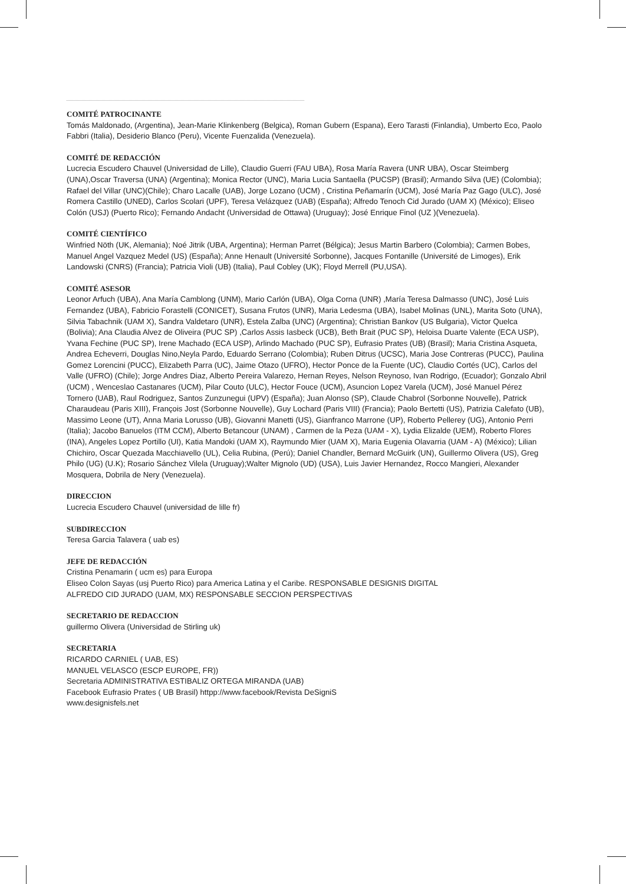COMITÉ PATROCINANTE
Tomás Maldonado, (Argentina), Jean-Marie Klinkenberg (Belgica), Roman Gubern (Espana), Eero Tarasti (Finlandia), Umberto Eco, Paolo Fabbri (Italia), Desiderio Blanco (Peru), Vicente Fuenzalida (Venezuela).
COMITÉ DE REDACCIÓN
Lucrecia Escudero Chauvel (Universidad de Lille), Claudio Guerri (FAU UBA), Rosa María Ravera (UNR UBA), Oscar Steimberg (UNA),Oscar Traversa (UNA) (Argentina); Monica Rector (UNC), Maria Lucia Santaella (PUCSP) (Brasil); Armando Silva (UE) (Colombia); Rafael del Villar (UNC)(Chile); Charo Lacalle (UAB), Jorge Lozano (UCM) , Cristina Peñamarín (UCM), José María Paz Gago (ULC), José Romera Castillo (UNED), Carlos Scolari (UPF), Teresa Velázquez (UAB) (España); Alfredo Tenoch Cid Jurado (UAM X) (México); Eliseo Colón (USJ) (Puerto Rico); Fernando Andacht (Universidad de Ottawa) (Uruguay); José Enrique Finol (UZ )(Venezuela).
COMITÉ CIENTÍFICO
Winfried Nöth (UK, Alemania); Noé Jitrik (UBA, Argentina); Herman Parret (Bélgica); Jesus Martin Barbero (Colombia); Carmen Bobes, Manuel Angel Vazquez Medel (US) (España); Anne Henault (Université Sorbonne), Jacques Fontanille (Université de Limoges), Erik Landowski (CNRS) (Francia); Patricia Violi (UB) (Italia), Paul Cobley (UK); Floyd Merrell (PU,USA).
COMITÉ ASESOR
Leonor Arfuch (UBA), Ana María Camblong (UNM), Mario Carlón (UBA), Olga Corna (UNR) ,María Teresa Dalmasso (UNC), José Luis Fernandez (UBA), Fabricio Forastelli (CONICET), Susana Frutos (UNR), Maria Ledesma (UBA), Isabel Molinas (UNL), Marita Soto (UNA), Silvia Tabachnik (UAM X), Sandra Valdetaro (UNR), Estela Zalba (UNC) (Argentina); Christian Bankov (US Bulgaria), Victor Quelca (Bolivia); Ana Claudia Alvez de Oliveira (PUC SP) ,Carlos Assis Iasbeck (UCB), Beth Brait (PUC SP), Heloisa Duarte Valente (ECA USP), Yvana Fechine (PUC SP), Irene Machado (ECA USP), Arlindo Machado (PUC SP), Eufrasio Prates (UB) (Brasil); Maria Cristina Asqueta, Andrea Echeverri, Douglas Nino,Neyla Pardo, Eduardo Serrano (Colombia); Ruben Ditrus (UCSC), Maria Jose Contreras (PUCC), Paulina Gomez Lorencini (PUCC), Elizabeth Parra (UC), Jaime Otazo (UFRO), Hector Ponce de la Fuente (UC), Claudio Cortés (UC), Carlos del Valle (UFRO) (Chile); Jorge Andres Diaz, Alberto Pereira Valarezo, Hernan Reyes, Nelson Reynoso, Ivan Rodrigo, (Ecuador); Gonzalo Abril (UCM) , Wenceslao Castanares (UCM), Pilar Couto (ULC), Hector Fouce (UCM), Asuncion Lopez Varela (UCM), José Manuel Pérez Tornero (UAB), Raul Rodriguez, Santos Zunzunegui (UPV) (España); Juan Alonso (SP), Claude Chabrol (Sorbonne Nouvelle), Patrick Charaudeau (Paris XIII), François Jost (Sorbonne Nouvelle), Guy Lochard (Paris VIII) (Francia); Paolo Bertetti (US), Patrizia Calefato (UB), Massimo Leone (UT), Anna Maria Lorusso (UB), Giovanni Manetti (US), Gianfranco Marrone (UP), Roberto Pellerey (UG), Antonio Perri (Italia); Jacobo Banuelos (ITM CCM), Alberto Betancour (UNAM) , Carmen de la Peza (UAM - X), Lydia Elizalde (UEM), Roberto Flores (INA), Angeles Lopez Portillo (UI), Katia Mandoki (UAM X), Raymundo Mier (UAM X), Maria Eugenia Olavarria (UAM - A) (México); Lilian Chichiro, Oscar Quezada Macchiavello (UL), Celia Rubina, (Perú); Daniel Chandler, Bernard McGuirk (UN), Guillermo Olivera (US), Greg Philo (UG) (U.K); Rosario Sánchez Vilela (Uruguay);Walter Mignolo (UD) (USA), Luis Javier Hernandez, Rocco Mangieri, Alexander Mosquera, Dobrila de Nery (Venezuela).
DIRECCION
Lucrecia Escudero Chauvel (universidad de lille fr)
SUBDIRECCION
Teresa Garcia Talavera ( uab es)
JEFE DE REDACCIÓN
Cristina Penamarin ( ucm es) para Europa
Eliseo Colon Sayas (usj Puerto Rico) para America Latina y el Caribe. RESPONSABLE DESIGNIS DIGITAL
ALFREDO CID JURADO (UAM, MX) RESPONSABLE SECCION PERSPECTIVAS
SECRETARIO DE REDACCION
guillermo Olivera (Universidad de Stirling uk)
SECRETARIA
RICARDO CARNIEL ( UAB, ES)
MANUEL VELASCO (ESCP EUROPE, FR))
Secretaria ADMINISTRATIVA ESTIBALIZ ORTEGA MIRANDA (UAB)
Facebook Eufrasio Prates ( UB Brasil) httpp://www.facebook/Revista DeSigniS
www.designisfels.net